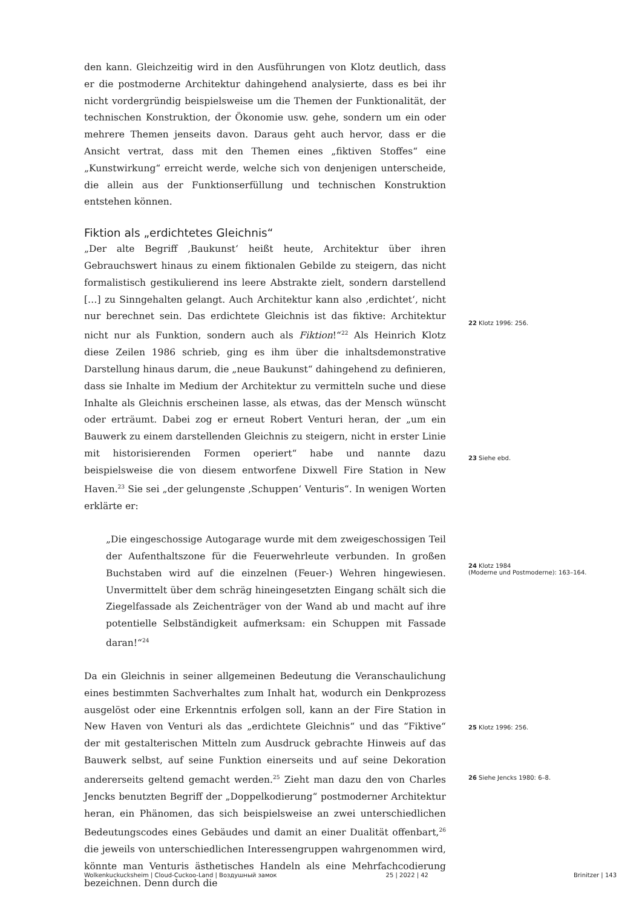den kann. Gleichzeitig wird in den Ausführungen von Klotz deutlich, dass er die postmoderne Architektur dahingehend analysierte, dass es bei ihr nicht vordergründig beispielsweise um die Themen der Funktionalität, der technischen Konstruktion, der Ökonomie usw. gehe, sondern um ein oder mehrere Themen jenseits davon. Daraus geht auch hervor, dass er die Ansicht vertrat, dass mit den Themen eines „fiktiven Stoffes“ eine „Kunstwirkung“ erreicht werde, welche sich von denjenigen unterscheide, die allein aus der Funktionserfüllung und technischen Konstruktion entstehen können.
Fiktion als „erdichtetes Gleichnis“
„Der alte Begriff ‚Baukunst‘ heißt heute, Architektur über ihren Gebrauchswert hinaus zu einem fiktionalen Gebilde zu steigern, das nicht formalistisch gestikulierend ins leere Abstrakte zielt, sondern darstellend […] zu Sinngehalten gelangt. Auch Architektur kann also ‚erdichtet‘, nicht nur berechnet sein. Das erdichtete Gleichnis ist das fiktive: Architektur nicht nur als Funktion, sondern auch als Fiktion!“<sup>22</sup> Als Heinrich Klotz diese Zeilen 1986 schrieb, ging es ihm über die inhaltsdemonstrative Darstellung hinaus darum, die „neue Baukunst“ dahingehend zu definieren, dass sie Inhalte im Medium der Architektur zu vermitteln suche und diese Inhalte als Gleichnis erscheinen lasse, als etwas, das der Mensch wünscht oder erträumt. Dabei zog er erneut Robert Venturi heran, der „um ein Bauwerk zu einem darstellenden Gleichnis zu steigern, nicht in erster Linie mit historisierenden Formen operiert“ habe und nannte dazu beispielsweise die von diesem entworfene Dixwell Fire Station in New Haven.<sup>23</sup> Sie sei „der gelungenste ‚Schuppen‘ Venturis“. In wenigen Worten erklärte er:
„Die eingeschossige Autogarage wurde mit dem zweigeschossigen Teil der Aufenthaltszone für die Feuerwehrleute verbunden. In großen Buchstaben wird auf die einzelnen (Feuer-) Wehren hingewiesen. Unvermittelt über dem schräg hineingesetzten Eingang schält sich die Ziegelfassade als Zeichenträger von der Wand ab und macht auf ihre potentielle Selbständigkeit aufmerksam: ein Schuppen mit Fassade daran!“<sup>24</sup>
Da ein Gleichnis in seiner allgemeinen Bedeutung die Veranschaulichung eines bestimmten Sachverhaltes zum Inhalt hat, wodurch ein Denkprozess ausgelöst oder eine Erkenntnis erfolgen soll, kann an der Fire Station in New Haven von Venturi als das „erdichtete Gleichnis“ und das “Fiktive“ der mit gestalterischen Mitteln zum Ausdruck gebrachte Hinweis auf das Bauwerk selbst, auf seine Funktion einerseits und auf seine Dekoration andererseits geltend gemacht werden.<sup>25</sup> Zieht man dazu den von Charles Jencks benutzten Begriff der „Doppelkodierung“ postmoderner Architektur heran, ein Phänomen, das sich beispielsweise an zwei unterschiedlichen Bedeutungscodes eines Gebäudes und damit an einer Dualität offenbart,<sup>26</sup> die jeweils von unterschiedlichen Interessengruppen wahrgenommen wird, könnte man Venturis ästhetisches Handeln als eine Mehrfachcodierung bezeichnen. Denn durch die
22 Klotz 1996: 256.
23 Siehe ebd.
24 Klotz 1984
(Moderne und Postmoderne): 163–164.
25 Klotz 1996: 256.
26 Siehe Jencks 1980: 6–8.
Wolkenkuckucksheim | Cloud-Cuckoo-Land | Воздушный замок 25 | 2022 | 42 Brinitzer | 143